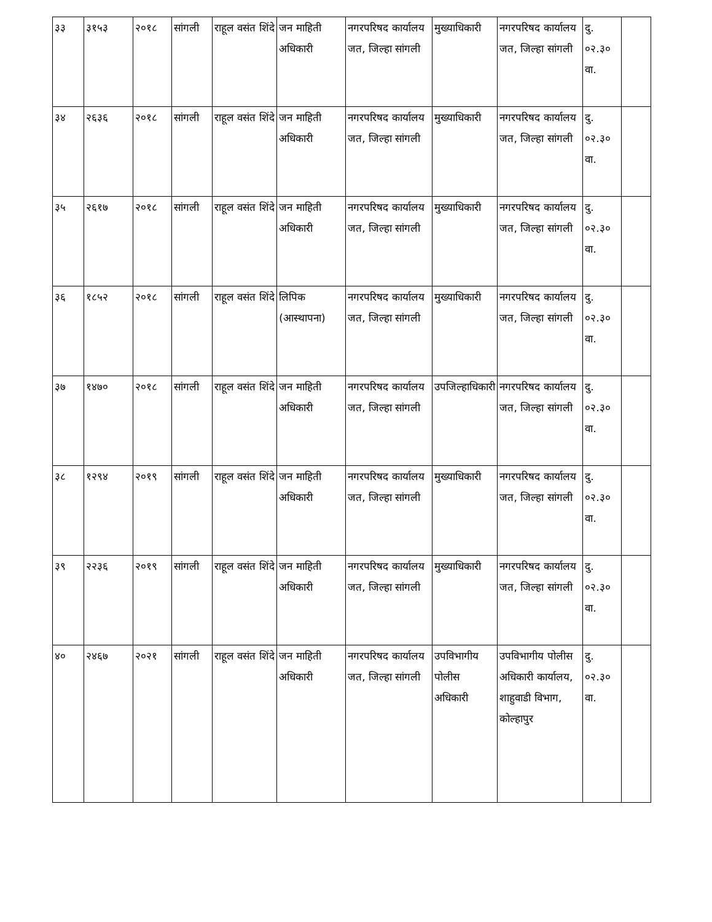| ३३ | ३१५३ | २०१८ | सांगली | राहूल वसंत शिंदे | जन माहिती अधिकारी | नगरपरिषद कार्यालय जत, जिल्हा सांगली | मुख्याधिकारी | नगरपरिषद कार्यालय जत, जिल्हा सांगली | दु. ०२.३० वा. | |
| ३४ | २६३६ | २०१८ | सांगली | राहूल वसंत शिंदे | जन माहिती अधिकारी | नगरपरिषद कार्यालय जत, जिल्हा सांगली | मुख्याधिकारी | नगरपरिषद कार्यालय जत, जिल्हा सांगली | दु. ०२.३० वा. | |
| ३५ | २६१७ | २०१८ | सांगली | राहूल वसंत शिंदे | जन माहिती अधिकारी | नगरपरिषद कार्यालय जत, जिल्हा सांगली | मुख्याधिकारी | नगरपरिषद कार्यालय जत, जिल्हा सांगली | दु. ०२.३० वा. | |
| ३६ | १८५२ | २०१८ | सांगली | राहूल वसंत शिंदे | लिपिक (आस्थापना) | नगरपरिषद कार्यालय जत, जिल्हा सांगली | मुख्याधिकारी | नगरपरिषद कार्यालय जत, जिल्हा सांगली | दु. ०२.३० वा. | |
| ३७ | १४७० | २०१८ | सांगली | राहूल वसंत शिंदे | जन माहिती अधिकारी | नगरपरिषद कार्यालय जत, जिल्हा सांगली | उपजिल्हाधिकारी | नगरपरिषद कार्यालय जत, जिल्हा सांगली | दु. ०२.३० वा. | |
| ३८ | १२९४ | २०१९ | सांगली | राहूल वसंत शिंदे | जन माहिती अधिकारी | नगरपरिषद कार्यालय जत, जिल्हा सांगली | मुख्याधिकारी | नगरपरिषद कार्यालय जत, जिल्हा सांगली | दु. ०२.३० वा. | |
| ३९ | २२३६ | २०१९ | सांगली | राहूल वसंत शिंदे | जन माहिती अधिकारी | नगरपरिषद कार्यालय जत, जिल्हा सांगली | मुख्याधिकारी | नगरपरिषद कार्यालय जत, जिल्हा सांगली | दु. ०२.३० वा. | |
| ४० | २४६७ | २०२१ | सांगली | राहूल वसंत शिंदे | जन माहिती अधिकारी | नगरपरिषद कार्यालय जत, जिल्हा सांगली | उपविभागीय पोलीस अधिकारी | उपविभागीय पोलीस अधिकारी कार्यालय, शाहुवाडी विभाग, कोल्हापुर | दु. ०२.३० वा. | |